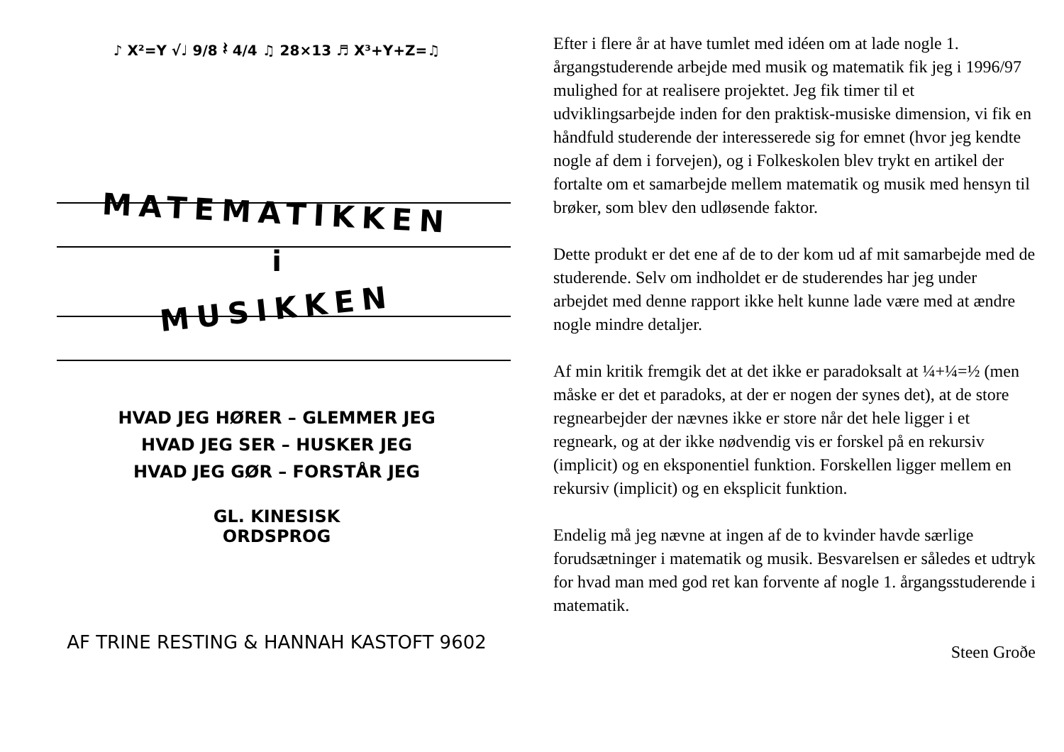♪ X²=Y √♩ 9/8 𝄽 4/4 ♫ 28×13 ♬ X³+Y+Z=♫
MATEMATIKKEN
i
MUSIKKEN
HVAD JEG HØRER – GLEMMER JEG
HVAD JEG SER – HUSKER JEG
HVAD JEG GØR – FORSTÅR JEG
GL. KINESISK
ORDSPROG
AF TRINE RESTING & HANNAH KASTOFT 9602
Efter i flere år at have tumlet med idéen om at lade nogle 1. årgangstuderende arbejde med musik og matematik fik jeg i 1996/97 mulighed for at realisere projektet. Jeg fik timer til et udviklingsarbejde inden for den praktisk-musiske dimension, vi fik en håndfuld studerende der interesserede sig for emnet (hvor jeg kendte nogle af dem i forvejen), og i Folkeskolen blev trykt en artikel der fortalte om et samarbejde mellem matematik og musik med hensyn til brøker, som blev den udløsende faktor.
Dette produkt er det ene af de to der kom ud af mit samarbejde med de studerende. Selv om indholdet er de studerendes har jeg under arbejdet med denne rapport ikke helt kunne lade være med at ændre nogle mindre detaljer.
Af min kritik fremgik det at det ikke er paradoksalt at ¼+¼=½ (men måske er det et paradoks, at der er nogen der synes det), at de store regnearbejder der nævnes ikke er store når det hele ligger i et regneark, og at der ikke nødvendig vis er forskel på en rekursiv (implicit) og en eksponentiel funktion. Forskellen ligger mellem en rekursiv (implicit) og en eksplicit funktion.
Endelig må jeg nævne at ingen af de to kvinder havde særlige forudsætninger i matematik og musik. Besvarelsen er således et udtryk for hvad man med god ret kan forvente af nogle 1. årgangsstuderende i matematik.
Steen Groðe